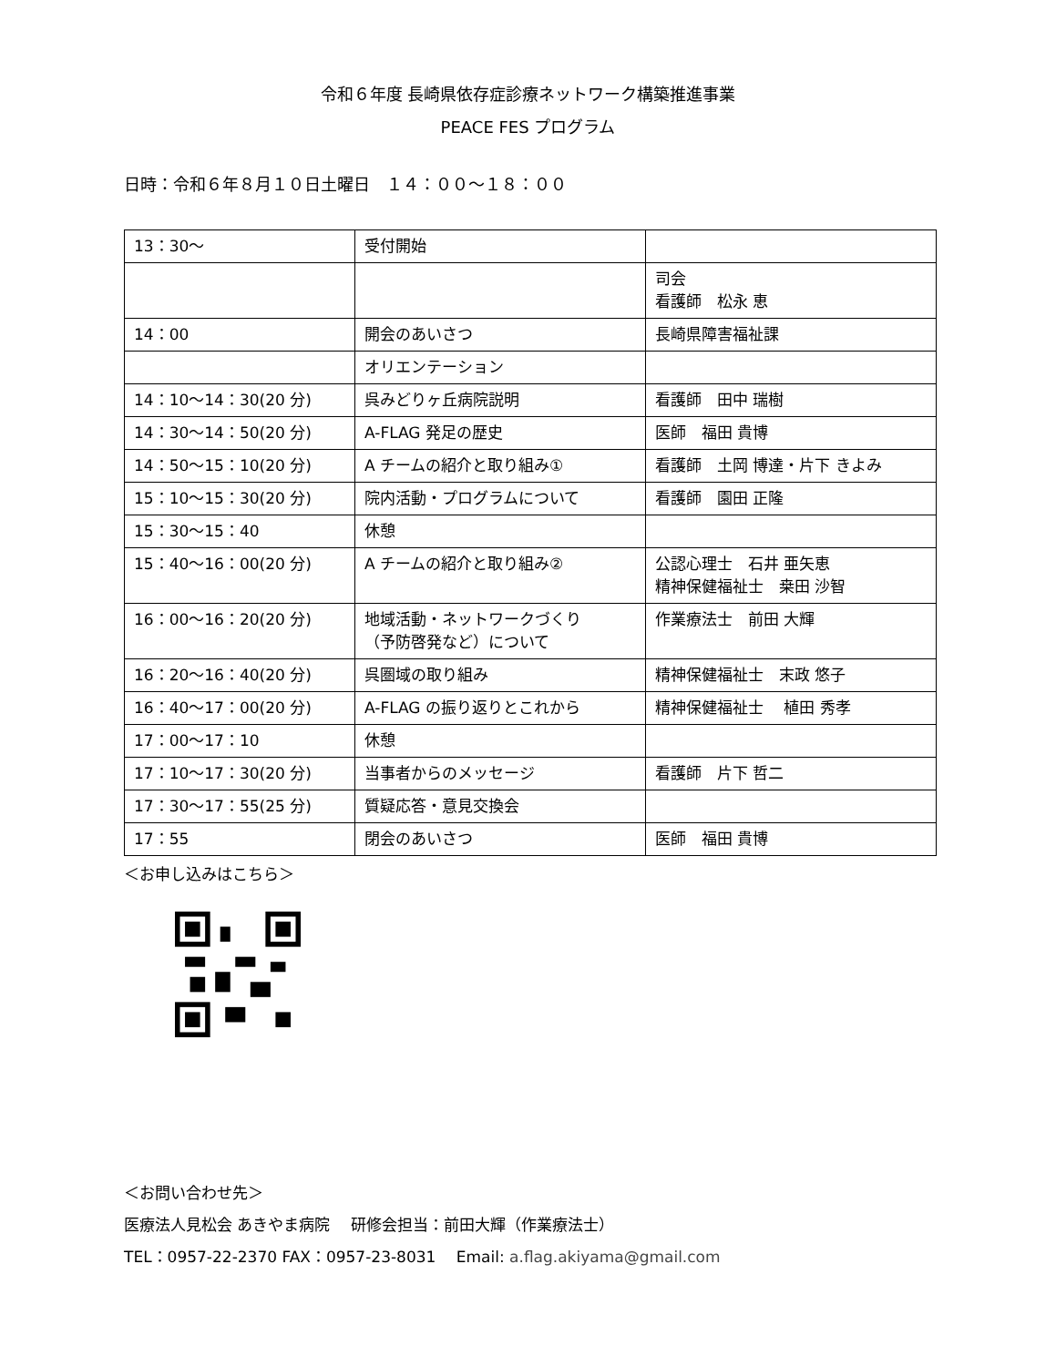令和６年度 長崎県依存症診療ネットワーク構築推進事業
PEACE FES プログラム
日時：令和６年８月１０日土曜日　１４：００～１８：００
| 13：30～ | 受付開始 | |
| | | 司会 看護師 松永 恵 |
| 14：00 | 開会のあいさつ | 長崎県障害福祉課 |
| | オリエンテーション | |
| 14：10～14：30(20 分) | 呉みどりヶ丘病院説明 | 看護師 田中 瑞樹 |
| 14：30～14：50(20 分) | A-FLAG 発足の歴史 | 医師 福田 貴博 |
| 14：50～15：10(20 分) | A チームの紹介と取り組み① | 看護師 土岡 博達・片下 きよみ |
| 15：10～15：30(20 分) | 院内活動・プログラムについて | 看護師 園田 正隆 |
| 15：30～15：40 | 休憩 | |
| 15：40～16：00(20 分) | A チームの紹介と取り組み② | 公認心理士 石井 亜矢恵 精神保健福祉士 桒田 沙智 |
| 16：00～16：20(20 分) | 地域活動・ネットワークづくり （予防啓発など）について | 作業療法士 前田 大輝 |
| 16：20～16：40(20 分) | 呉圏域の取り組み | 精神保健福祉士 末政 悠子 |
| 16：40～17：00(20 分) | A-FLAG の振り返りとこれから | 精神保健福祉士 植田 秀孝 |
| 17：00～17：10 | 休憩 | |
| 17：10～17：30(20 分) | 当事者からのメッセージ | 看護師 片下 哲二 |
| 17：30～17：55(25 分) | 質疑応答・意見交換会 | |
| 17：55 | 閉会のあいさつ | 医師 福田 貴博 |
＜お申し込みはこちら＞
＜お問い合わせ先＞
医療法人見松会 あきやま病院　 研修会担当：前田大輝（作業療法士）
TEL：0957-22-2370 FAX：0957-23-8031　 Email: a.flag.akiyama@gmail.com